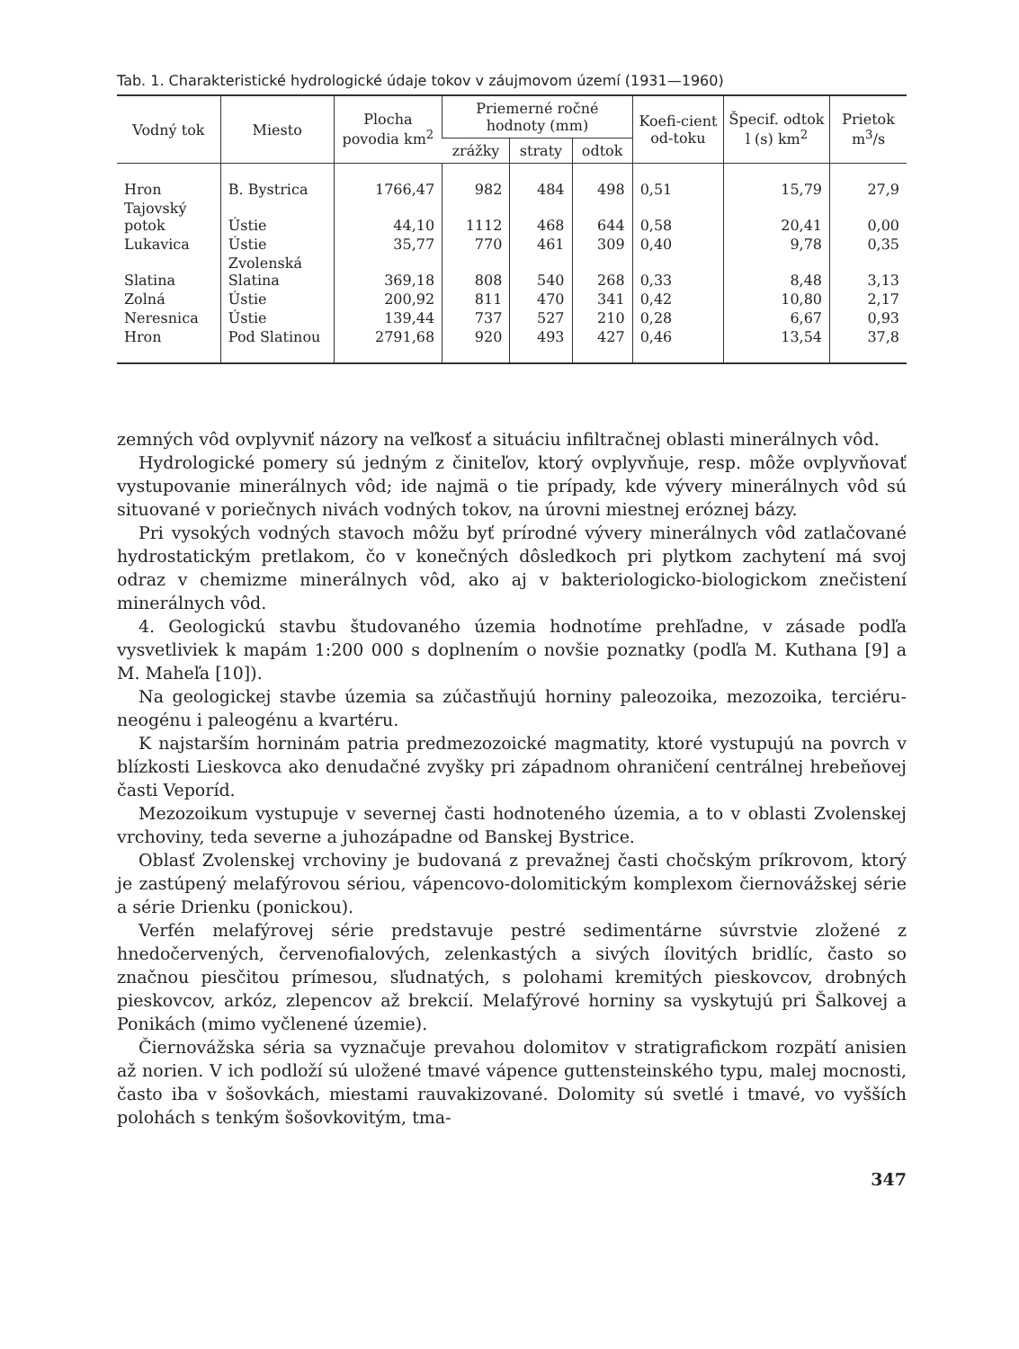Tab. 1. Charakteristické hydrologické údaje tokov v záujmovom území (1931—1960)
| Vodný tok | Miesto | Plocha povodia km<sup>2</sup> | Priemerné ročné hodnoty (mm) | | | Koefi-cient od-toku | Špecif. odtok l (s) km<sup>2</sup> | Prietok m<sup>3</sup>/s |
| --- | --- | --- | --- | --- | --- | --- | --- | --- |
| | | | zrážky | straty | odtok | | | |
| Hron | B. Bystrica | 1766,47 | 982 | 484 | 498 | 0,51 | 15,79 | 27,9 |
| Tajovský potok | Ústie | 44,10 | 1112 | 468 | 644 | 0,58 | 20,41 | 0,00 |
| Lukavica | Ústie | 35,77 | 770 | 461 | 309 | 0,40 | 9,78 | 0,35 |
| Slatina | Zvolenská Slatina | 369,18 | 808 | 540 | 268 | 0,33 | 8,48 | 3,13 |
| Zolná | Ústie | 200,92 | 811 | 470 | 341 | 0,42 | 10,80 | 2,17 |
| Neresnica | Ústie | 139,44 | 737 | 527 | 210 | 0,28 | 6,67 | 0,93 |
| Hron | Pod Slatinou | 2791,68 | 920 | 493 | 427 | 0,46 | 13,54 | 37,8 |
zemných vôd ovplyvniť názory na veľkosť a situáciu infiltračnej oblasti minerálnych vôd.
Hydrologické pomery sú jedným z činiteľov, ktorý ovplyvňuje, resp. môže ovplyvňovať vystupovanie minerálnych vôd; ide najmä o tie prípady, kde vývery minerálnych vôd sú situované v poriečnych nivách vodných tokov, na úrovni miestnej eróznej bázy.
Pri vysokých vodných stavoch môžu byť prírodné vývery minerálnych vôd zatlačované hydrostatickým pretlakom, čo v konečných dôsledkoch pri plytkom zachytení má svoj odraz v chemizme minerálnych vôd, ako aj v bakteriologicko-biologickom znečistení minerálnych vôd.
4. Geologickú stavbu študovaného územia hodnotíme prehľadne, v zásade podľa vysvetliviek k mapám 1:200 000 s doplnením o novšie poznatky (podľa M. Kuthana [9] a M. Maheľa [10]).
Na geologickej stavbe územia sa zúčastňujú horniny paleozoika, mezozoika, terciéru-neogénu i paleogénu a kvartéru.
K najstarším horninám patria predmezozoické magmatity, ktoré vystupujú na povrch v blízkosti Lieskovca ako denudačné zvyšky pri západnom ohraničení centrálnej hrebeňovej časti Veporíd.
Mezozoikum vystupuje v severnej časti hodnoteného územia, a to v oblasti Zvolenskej vrchoviny, teda severne a juhozápadne od Banskej Bystrice.
Oblasť Zvolenskej vrchoviny je budovaná z prevažnej časti chočským príkrovom, ktorý je zastúpený melafýrovou sériou, vápencovo-dolomitickým komplexom čiernovážskej série a série Drienku (ponickou).
Verfén melafýrovej série predstavuje pestré sedimentárne súvrstvie zložené z hnedočervených, červenofialových, zelenkastých a sivých ílovitých bridlíc, často so značnou piesčitou prímesou, sľudnatých, s polohami kremitých pieskovcov, drobných pieskovcov, arkóz, zlepencov až brekcií. Melafýrové horniny sa vyskytujú pri Šalkovej a Ponikách (mimo vyčlenené územie).
Čiernovážska séria sa vyznačuje prevahou dolomitov v stratigrafickom rozpätí anisien až norien. V ich podloží sú uložené tmavé vápence guttensteinského typu, malej mocnosti, často iba v šošovkách, miestami rauvakizované. Dolomity sú svetlé i tmavé, vo vyšších polohách s tenkým šošovkovitým, tma-
347